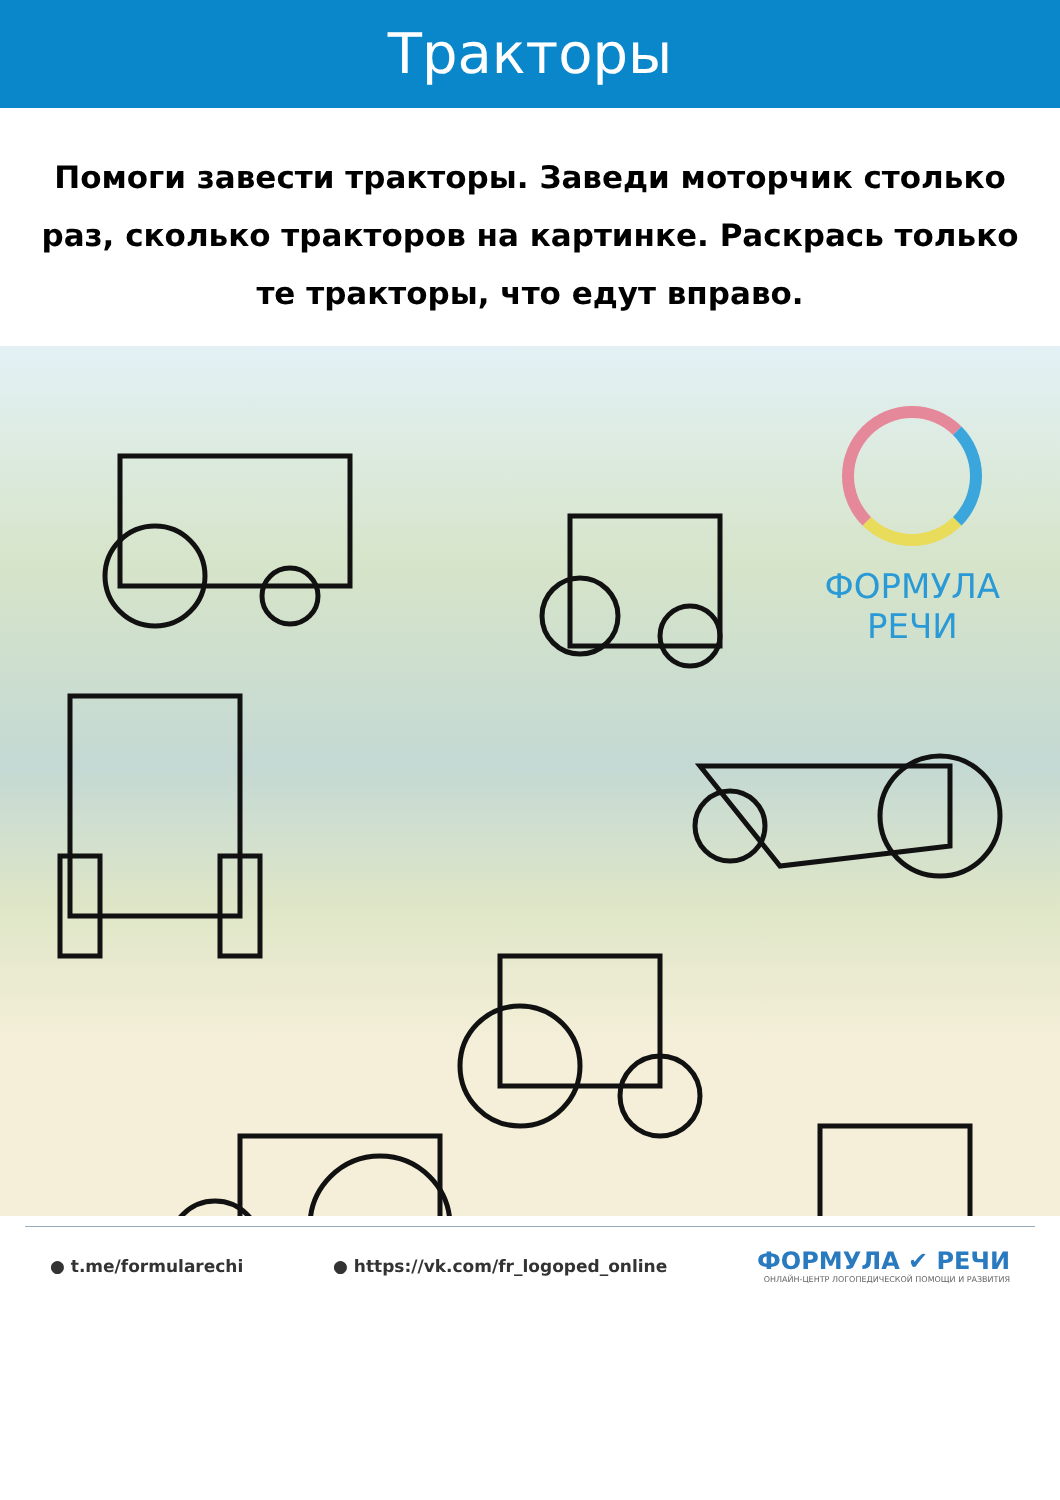Тракторы
Помоги завести тракторы. Заведи моторчик столько раз, сколько тракторов на картинке. Раскрась только те тракторы, что едут вправо.
ФОРМУЛА
РЕЧИ
● t.me/formularechi ● https://vk.com/fr_logoped_online ФОРМУЛА ✔ РЕЧИ
ОНЛАЙН-ЦЕНТР ЛОГОПЕДИЧЕСКОЙ ПОМОЩИ И РАЗВИТИЯ